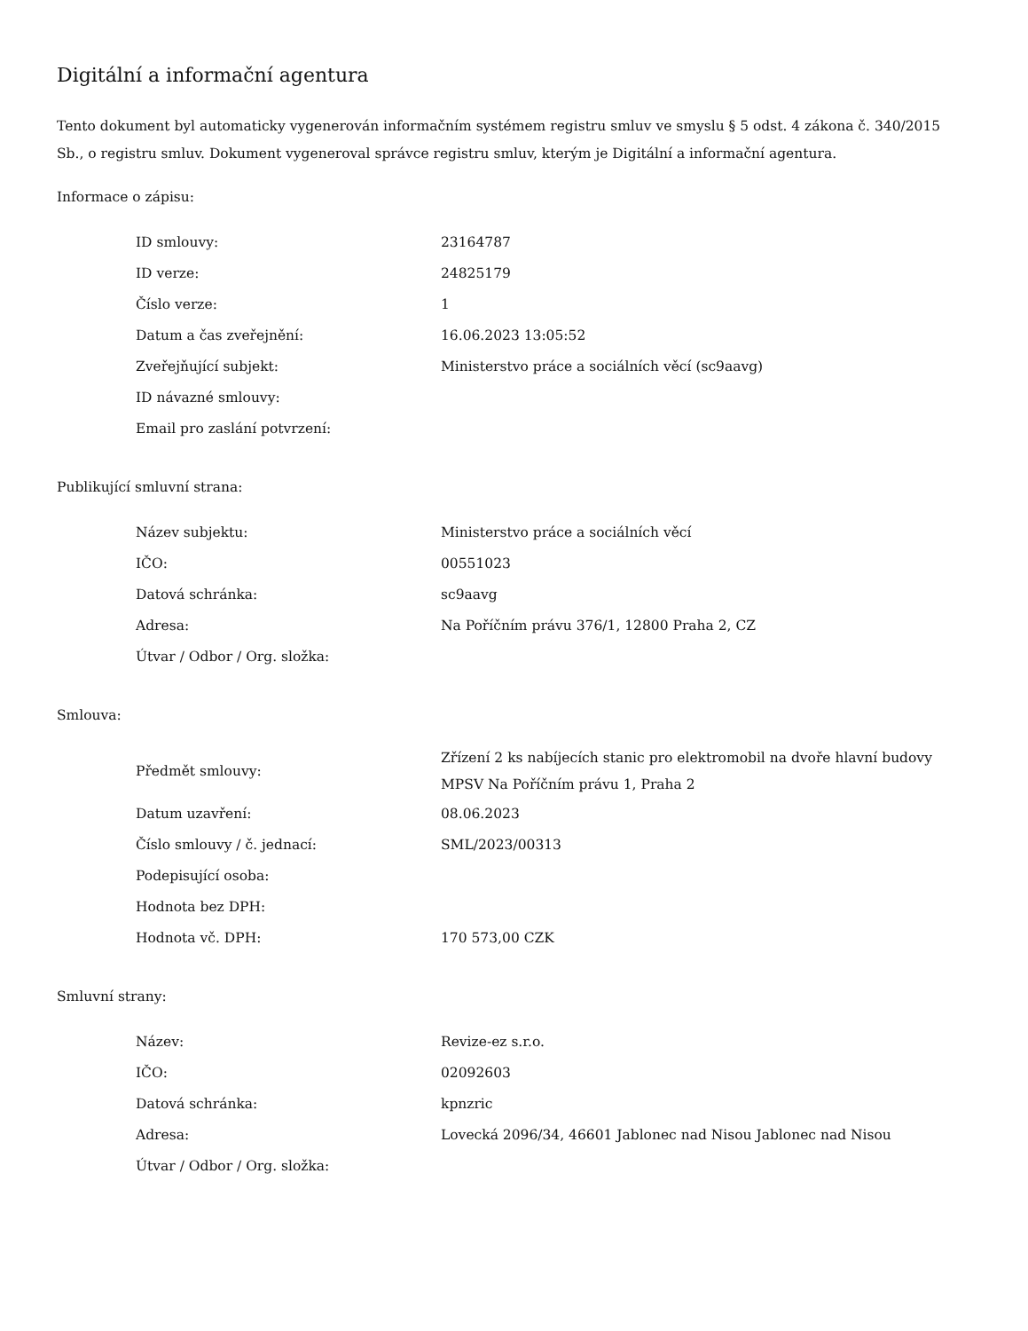Digitální a informační agentura
Tento dokument byl automaticky vygenerován informačním systémem registru smluv ve smyslu § 5 odst. 4 zákona č. 340/2015 Sb., o registru smluv. Dokument vygeneroval správce registru smluv, kterým je Digitální a informační agentura.
Informace o zápisu:
| ID smlouvy: | 23164787 |
| ID verze: | 24825179 |
| Číslo verze: | 1 |
| Datum a čas zveřejnění: | 16.06.2023 13:05:52 |
| Zveřejňující subjekt: | Ministerstvo práce a sociálních věcí (sc9aavg) |
| ID návazné smlouvy: | |
| Email pro zaslání potvrzení: | |
Publikující smluvní strana:
| Název subjektu: | Ministerstvo práce a sociálních věcí |
| IČO: | 00551023 |
| Datová schránka: | sc9aavg |
| Adresa: | Na Poříčním právu 376/1, 12800 Praha 2, CZ |
| Útvar / Odbor / Org. složka: | |
Smlouva:
| Předmět smlouvy: | Zřízení 2 ks nabíjecích stanic pro elektromobil na dvoře hlavní budovy MPSV Na Poříčním právu 1, Praha 2 |
| Datum uzavření: | 08.06.2023 |
| Číslo smlouvy / č. jednací: | SML/2023/00313 |
| Podepisující osoba: | |
| Hodnota bez DPH: | |
| Hodnota vč. DPH: | 170 573,00 CZK |
Smluvní strany:
| Název: | Revize-ez s.r.o. |
| IČO: | 02092603 |
| Datová schránka: | kpnzric |
| Adresa: | Lovecká 2096/34, 46601 Jablonec nad Nisou Jablonec nad Nisou |
| Útvar / Odbor / Org. složka: | |